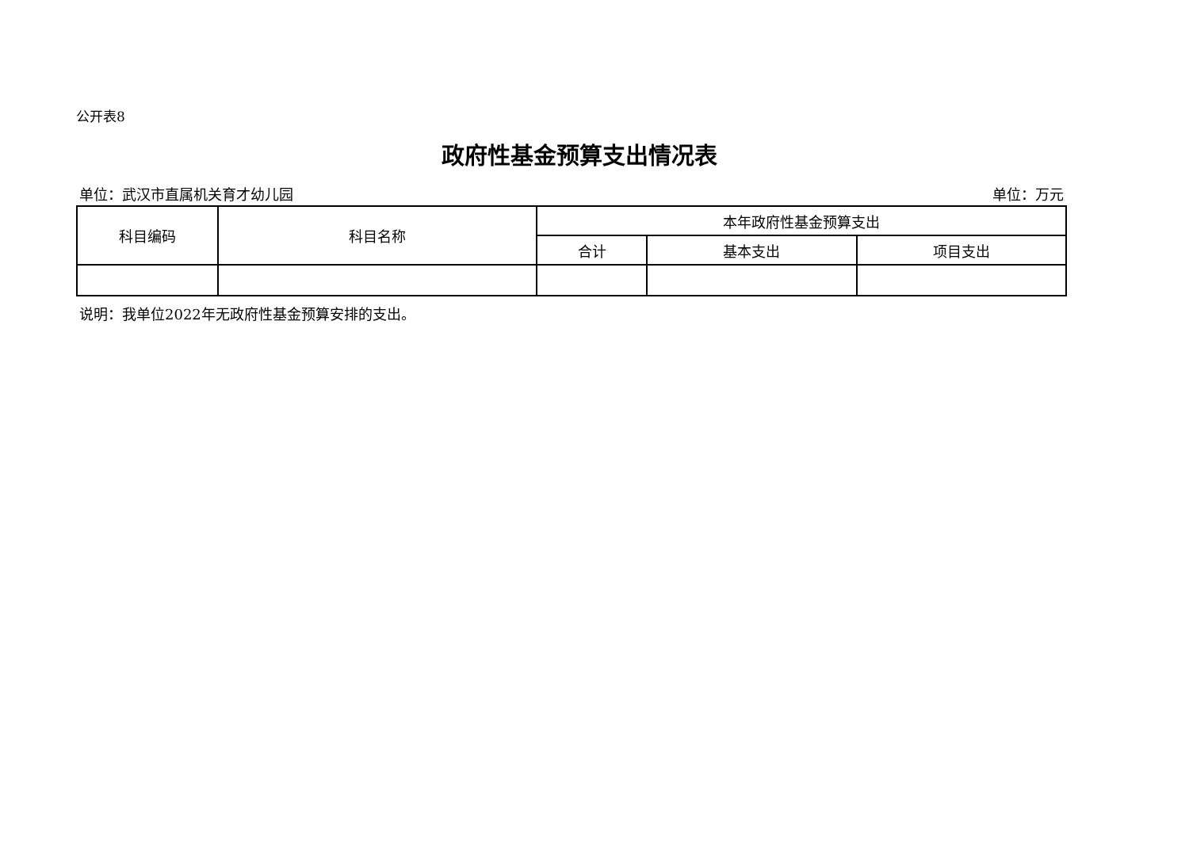公开表8
政府性基金预算支出情况表
单位：武汉市直属机关育才幼儿园 单位：万元
| 科目编码 | 科目名称 | 本年政府性基金预算支出 | | |
| --- | --- | --- | --- | --- |
| | | 合计 | 基本支出 | 项目支出 |
说明：我单位2022年无政府性基金预算安排的支出。